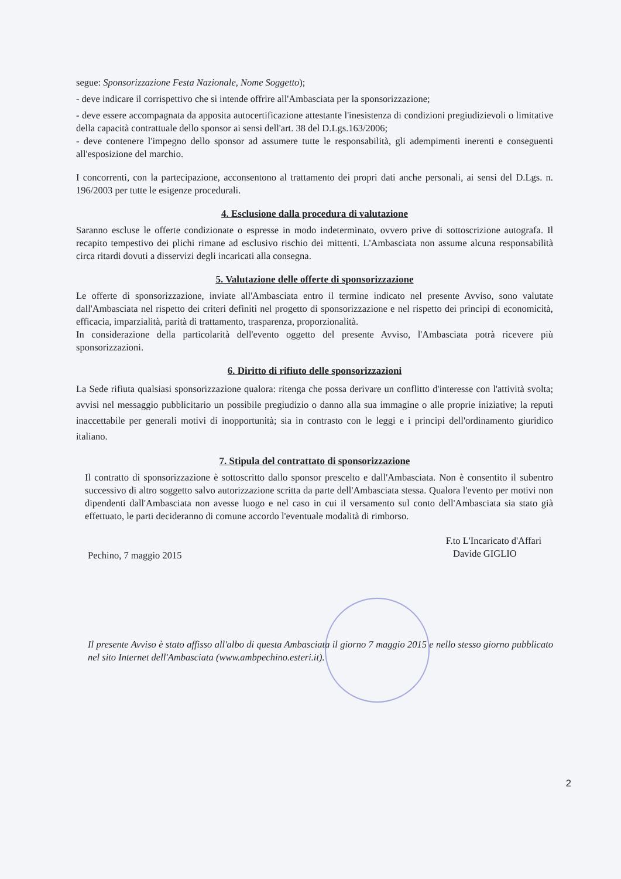segue: Sponsorizzazione Festa Nazionale, Nome Soggetto);
- deve indicare il corrispettivo che si intende offrire all'Ambasciata per la sponsorizzazione;
- deve essere accompagnata da apposita autocertificazione attestante l'inesistenza di condizioni pregiudizievoli o limitative della capacità contrattuale dello sponsor ai sensi dell'art. 38 del D.Lgs.163/2006;
- deve contenere l'impegno dello sponsor ad assumere tutte le responsabilità, gli adempimenti inerenti e conseguenti all'esposizione del marchio.
I concorrenti, con la partecipazione, acconsentono al trattamento dei propri dati anche personali, ai sensi del D.Lgs. n. 196/2003 per tutte le esigenze procedurali.
4. Esclusione dalla procedura di valutazione
Saranno escluse le offerte condizionate o espresse in modo indeterminato, ovvero prive di sottoscrizione autografa. Il recapito tempestivo dei plichi rimane ad esclusivo rischio dei mittenti. L'Ambasciata non assume alcuna responsabilità circa ritardi dovuti a disservizi degli incaricati alla consegna.
5. Valutazione delle offerte di sponsorizzazione
Le offerte di sponsorizzazione, inviate all'Ambasciata entro il termine indicato nel presente Avviso, sono valutate dall'Ambasciata nel rispetto dei criteri definiti nel progetto di sponsorizzazione e nel rispetto dei principi di economicità, efficacia, imparzialità, parità di trattamento, trasparenza, proporzionalità.
In considerazione della particolarità dell'evento oggetto del presente Avviso, l'Ambasciata potrà ricevere più sponsorizzazioni.
6. Diritto di rifiuto delle sponsorizzazioni
La Sede rifiuta qualsiasi sponsorizzazione qualora: ritenga che possa derivare un conflitto d'interesse con l'attività svolta; avvisi nel messaggio pubblicitario un possibile pregiudizio o danno alla sua immagine o alle proprie iniziative; la reputi inaccettabile per generali motivi di inopportunità; sia in contrasto con le leggi e i principi dell'ordinamento giuridico italiano.
7. Stipula del contrattato di sponsorizzazione
Il contratto di sponsorizzazione è sottoscritto dallo sponsor prescelto e dall'Ambasciata. Non è consentito il subentro successivo di altro soggetto salvo autorizzazione scritta da parte dell'Ambasciata stessa. Qualora l'evento per motivi non dipendenti dall'Ambasciata non avesse luogo e nel caso in cui il versamento sul conto dell'Ambasciata sia stato già effettuato, le parti decideranno di comune accordo l'eventuale modalità di rimborso.
Pechino, 7 maggio 2015
F.to L'Incaricato d'Affari
Davide GIGLIO
Il presente Avviso è stato affisso all'albo di questa Ambasciata il giorno 7 maggio 2015 e nello stesso giorno pubblicato nel sito Internet dell'Ambasciata (www.ambpechino.esteri.it).
2